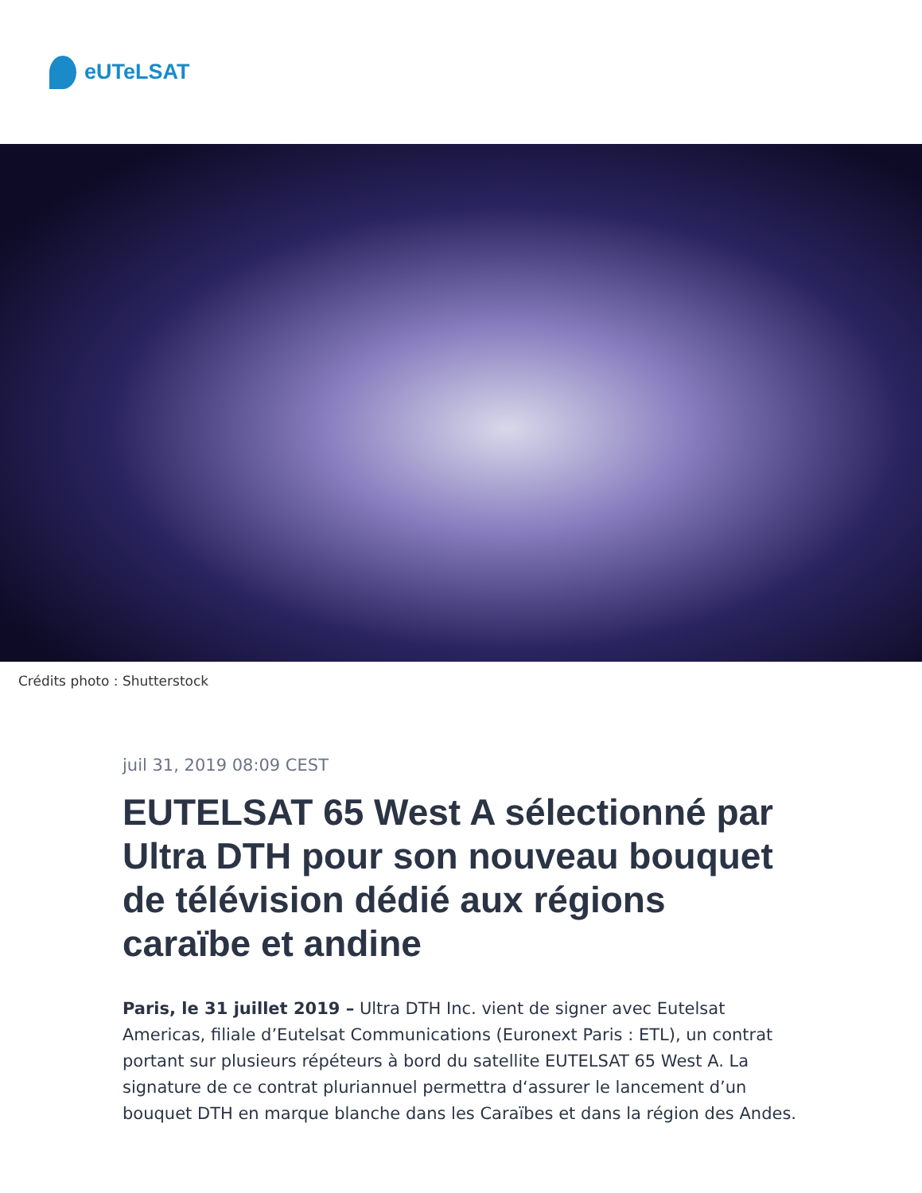eUTeLSAT
Crédits photo : Shutterstock
juil 31, 2019 08:09 CEST
EUTELSAT 65 West A sélectionné par Ultra DTH pour son nouveau bouquet de télévision dédié aux régions caraïbe et andine
Paris, le 31 juillet 2019 – Ultra DTH Inc. vient de signer avec Eutelsat Americas, filiale d’Eutelsat Communications (Euronext Paris : ETL), un contrat portant sur plusieurs répéteurs à bord du satellite EUTELSAT 65 West A. La signature de ce contrat pluriannuel permettra d‘assurer le lancement d’un bouquet DTH en marque blanche dans les Caraïbes et dans la région des Andes.